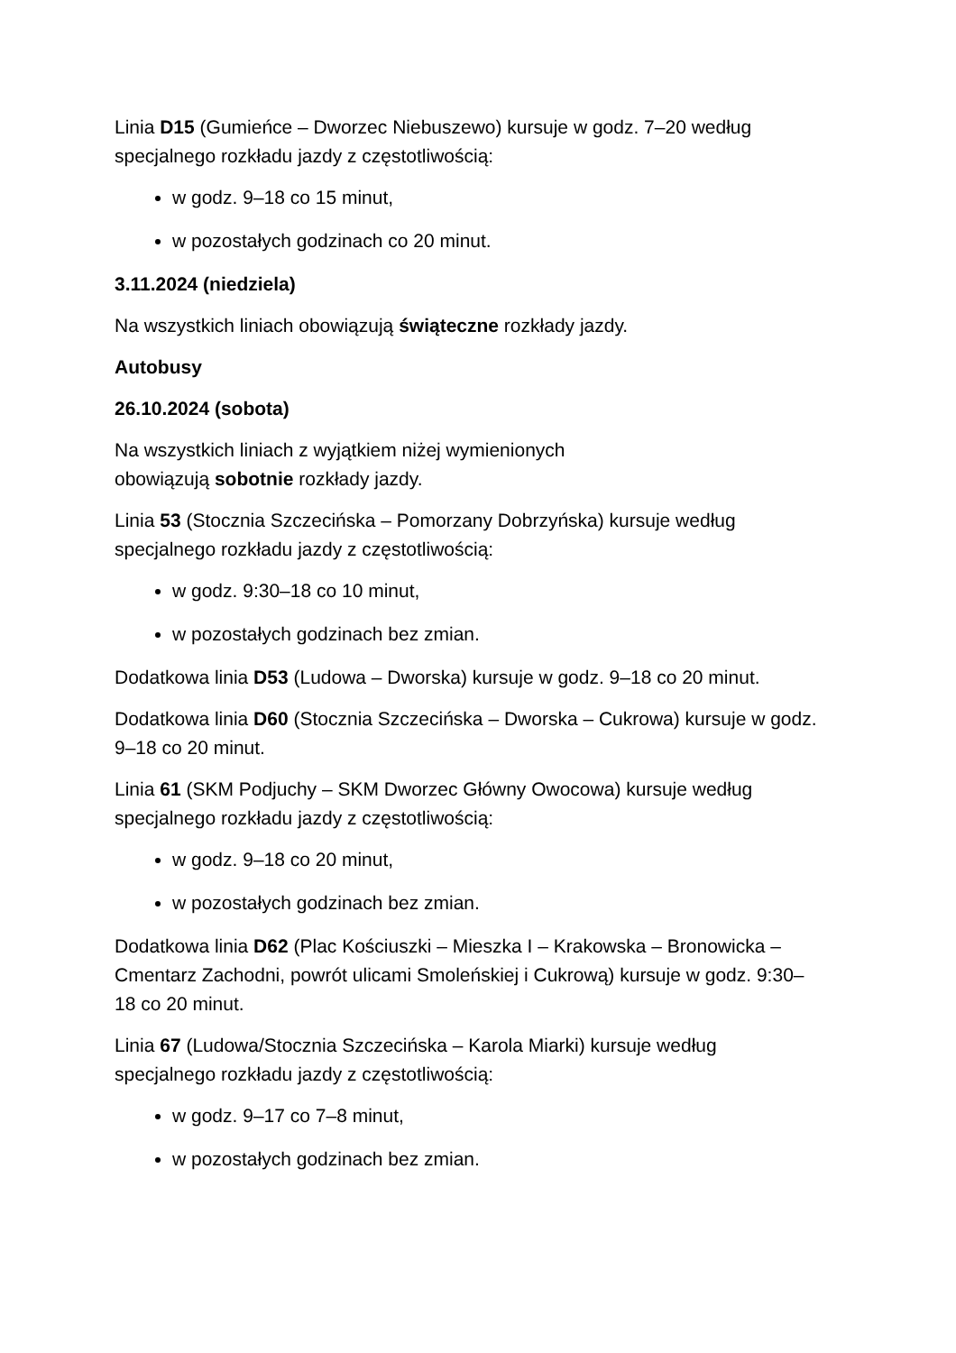Linia D15 (Gumieńce – Dworzec Niebuszewo) kursuje w godz. 7–20 według specjalnego rozkładu jazdy z częstotliwością:
w godz. 9–18 co 15 minut,
w pozostałych godzinach co 20 minut.
3.11.2024 (niedziela)
Na wszystkich liniach obowiązują świąteczne rozkłady jazdy.
Autobusy
26.10.2024 (sobota)
Na wszystkich liniach z wyjątkiem niżej wymienionych
obowiązują sobotnie rozkłady jazdy.
Linia 53 (Stocznia Szczecińska – Pomorzany Dobrzyńska) kursuje według specjalnego rozkładu jazdy z częstotliwością:
w godz. 9:30–18 co 10 minut,
w pozostałych godzinach bez zmian.
Dodatkowa linia D53 (Ludowa – Dworska) kursuje w godz. 9–18 co 20 minut.
Dodatkowa linia D60 (Stocznia Szczecińska – Dworska – Cukrowa) kursuje w godz. 9–18 co 20 minut.
Linia 61 (SKM Podjuchy – SKM Dworzec Główny Owocowa) kursuje według specjalnego rozkładu jazdy z częstotliwością:
w godz. 9–18 co 20 minut,
w pozostałych godzinach bez zmian.
Dodatkowa linia D62 (Plac Kościuszki – Mieszka I – Krakowska – Bronowicka – Cmentarz Zachodni, powrót ulicami Smoleńskiej i Cukrową) kursuje w godz. 9:30–18 co 20 minut.
Linia 67 (Ludowa/Stocznia Szczecińska – Karola Miarki) kursuje według specjalnego rozkładu jazdy z częstotliwością:
w godz. 9–17 co 7–8 minut,
w pozostałych godzinach bez zmian.